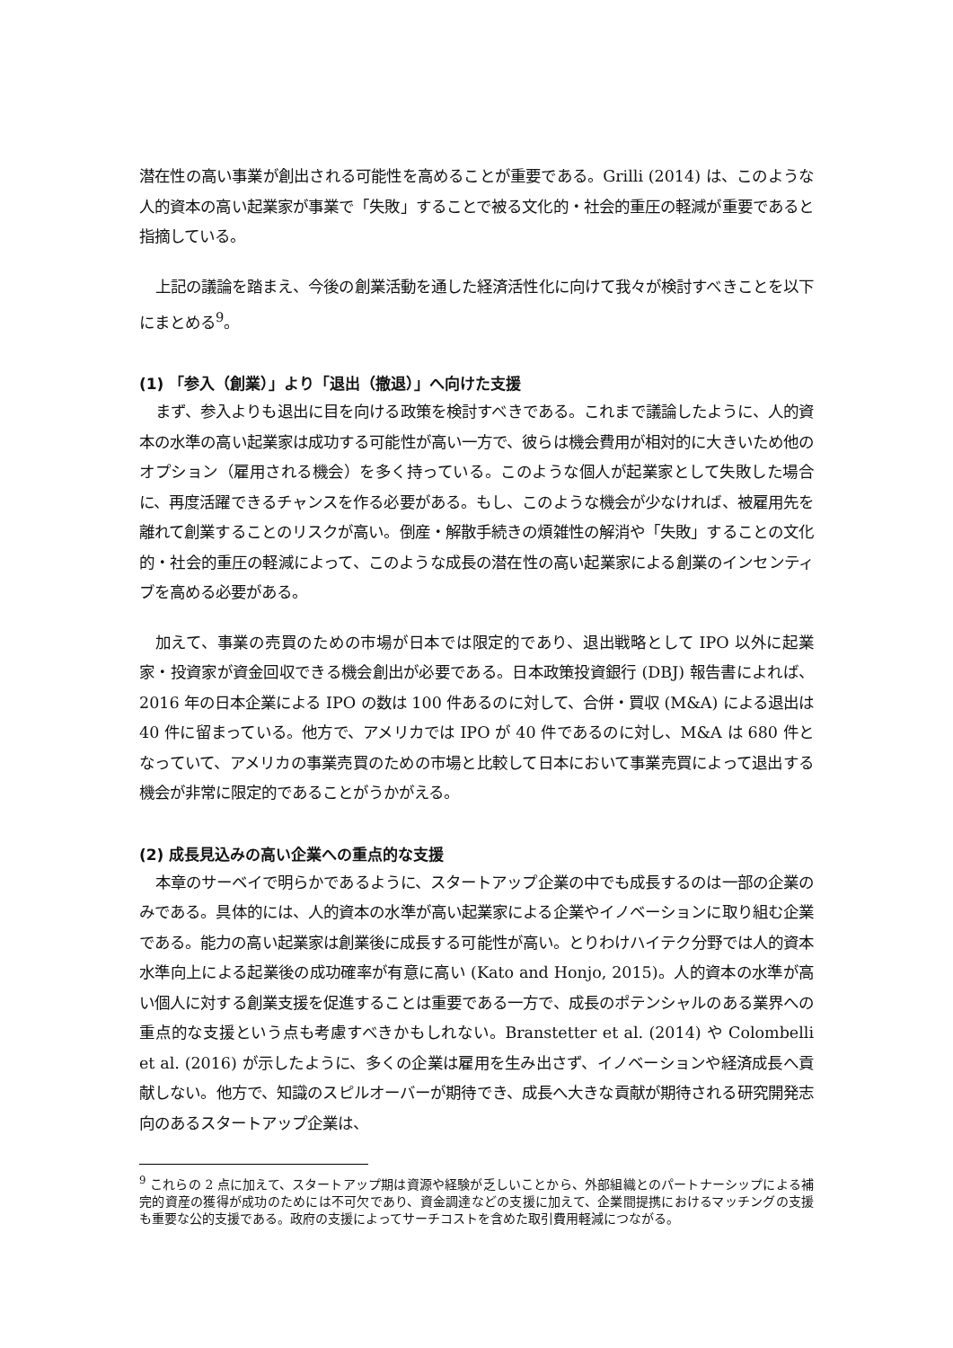潜在性の高い事業が創出される可能性を高めることが重要である。Grilli (2014) は、このような人的資本の高い起業家が事業で「失敗」することで被る文化的・社会的重圧の軽減が重要であると指摘している。
上記の議論を踏まえ、今後の創業活動を通した経済活性化に向けて我々が検討すべきことを以下にまとめる<sup>9</sup>。
(1) 「参入（創業）」より「退出（撤退）」へ向けた支援
まず、参入よりも退出に目を向ける政策を検討すべきである。これまで議論したように、人的資本の水準の高い起業家は成功する可能性が高い一方で、彼らは機会費用が相対的に大きいため他のオプション（雇用される機会）を多く持っている。このような個人が起業家として失敗した場合に、再度活躍できるチャンスを作る必要がある。もし、このような機会が少なければ、被雇用先を離れて創業することのリスクが高い。倒産・解散手続きの煩雑性の解消や「失敗」することの文化的・社会的重圧の軽減によって、このような成長の潜在性の高い起業家による創業のインセンティブを高める必要がある。
加えて、事業の売買のための市場が日本では限定的であり、退出戦略として IPO 以外に起業家・投資家が資金回収できる機会創出が必要である。日本政策投資銀行 (DBJ) 報告書によれば、2016 年の日本企業による IPO の数は 100 件あるのに対して、合併・買収 (M&A) による退出は 40 件に留まっている。他方で、アメリカでは IPO が 40 件であるのに対し、M&A は 680 件となっていて、アメリカの事業売買のための市場と比較して日本において事業売買によって退出する機会が非常に限定的であることがうかがえる。
(2) 成長見込みの高い企業への重点的な支援
本章のサーベイで明らかであるように、スタートアップ企業の中でも成長するのは一部の企業のみである。具体的には、人的資本の水準が高い起業家による企業やイノベーションに取り組む企業である。能力の高い起業家は創業後に成長する可能性が高い。とりわけハイテク分野では人的資本水準向上による起業後の成功確率が有意に高い (Kato and Honjo, 2015)。人的資本の水準が高い個人に対する創業支援を促進することは重要である一方で、成長のポテンシャルのある業界への重点的な支援という点も考慮すべきかもしれない。Branstetter et al. (2014) や Colombelli et al. (2016) が示したように、多くの企業は雇用を生み出さず、イノベーションや経済成長へ貢献しない。他方で、知識のスピルオーバーが期待でき、成長へ大きな貢献が期待される研究開発志向のあるスタートアップ企業は、
<sup>9</sup> これらの 2 点に加えて、スタートアップ期は資源や経験が乏しいことから、外部組織とのパートナーシップによる補完的資産の獲得が成功のためには不可欠であり、資金調達などの支援に加えて、企業間提携におけるマッチングの支援も重要な公的支援である。政府の支援によってサーチコストを含めた取引費用軽減につながる。